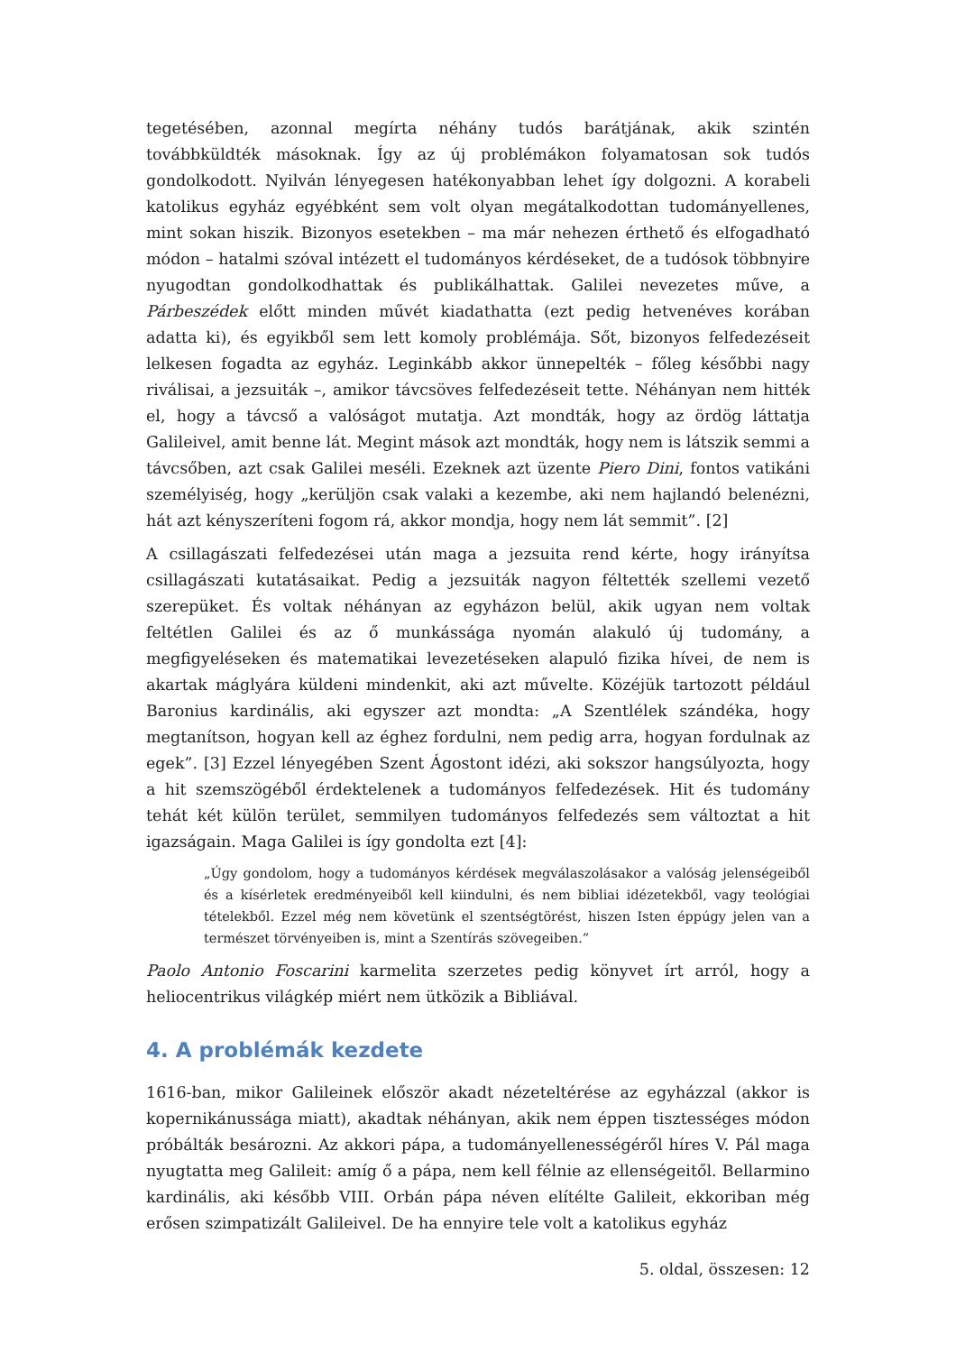tegetésében, azonnal megírta néhány tudós barátjának, akik szintén továbbküldték másoknak. Így az új problémákon folyamatosan sok tudós gondolkodott. Nyilván lényegesen hatékonyabban lehet így dolgozni. A korabeli katolikus egyház egyébként sem volt olyan megátalkodottan tudományellenes, mint sokan hiszik. Bizonyos esetekben – ma már nehezen érthető és elfogadható módon – hatalmi szóval intézett el tudományos kérdéseket, de a tudósok többnyire nyugodtan gondolkodhattak és publikálhattak. Galilei nevezetes műve, a Párbeszédek előtt minden művét kiadathatta (ezt pedig hetvenéves korában adatta ki), és egyikből sem lett komoly problémája. Sőt, bizonyos felfedezéseit lelkesen fogadta az egyház. Leginkább akkor ünnepelték – főleg későbbi nagy riválisai, a jezsuiták –, amikor távcsöves felfedezéseit tette. Néhányan nem hitték el, hogy a távcső a valóságot mutatja. Azt mondták, hogy az ördög láttatja Galileivel, amit benne lát. Megint mások azt mondták, hogy nem is látszik semmi a távcsőben, azt csak Galilei meséli. Ezeknek azt üzente Piero Dini, fontos vatikáni személyiség, hogy „kerüljön csak valaki a kezembe, aki nem hajlandó belenézni, hát azt kényszeríteni fogom rá, akkor mondja, hogy nem lát semmit”. [2]
A csillagászati felfedezései után maga a jezsuita rend kérte, hogy irányítsa csillagászati kutatásaikat. Pedig a jezsuiták nagyon féltették szellemi vezető szerepüket. És voltak néhányan az egyházon belül, akik ugyan nem voltak feltétlen Galilei és az ő munkássága nyomán alakuló új tudomány, a megfigyeléseken és matematikai levezetéseken alapuló fizika hívei, de nem is akartak máglyára küldeni mindenkit, aki azt művelte. Közéjük tartozott például Baronius kardinális, aki egyszer azt mondta: „A Szentlélek szándéka, hogy megtanítson, hogyan kell az éghez fordulni, nem pedig arra, hogyan fordulnak az egek”. [3] Ezzel lényegében Szent Ágostont idézi, aki sokszor hangsúlyozta, hogy a hit szemszögéből érdektelenek a tudományos felfedezések. Hit és tudomány tehát két külön terület, semmilyen tudományos felfedezés sem változtat a hit igazságain. Maga Galilei is így gondolta ezt [4]:
„Úgy gondolom, hogy a tudományos kérdések megválaszolásakor a valóság jelenségeiből és a kísérletek eredményeiből kell kiindulni, és nem bibliai idézetekből, vagy teológiai tételekből. Ezzel még nem követünk el szentségtörést, hiszen Isten éppúgy jelen van a természet törvényeiben is, mint a Szentírás szövegeiben.”
Paolo Antonio Foscarini karmelita szerzetes pedig könyvet írt arról, hogy a heliocentrikus világkép miért nem ütközik a Bibliával.
4. A problémák kezdete
1616-ban, mikor Galileinek először akadt nézeteltérése az egyházzal (akkor is kopernikánussága miatt), akadtak néhányan, akik nem éppen tisztességes módon próbálták besározni. Az akkori pápa, a tudományellenességéről híres V. Pál maga nyugtatta meg Galileit: amíg ő a pápa, nem kell félnie az ellenségeitől. Bellarmino kardinális, aki később VIII. Orbán pápa néven elítélte Galileit, ekkoriban még erősen szimpatizált Galileivel. De ha ennyire tele volt a katolikus egyház
5. oldal, összesen: 12